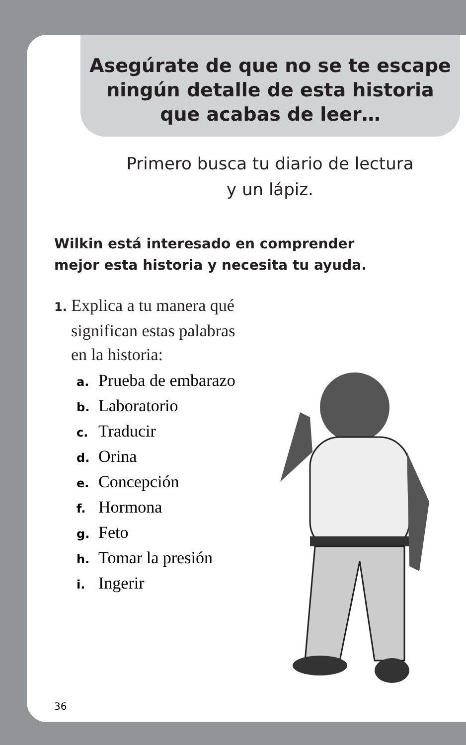Asegúrate de que no se te escape
ningún detalle de esta historia
que acabas de leer…
Primero busca tu diario de lectura
y un lápiz.
Wilkin está interesado en comprender
mejor esta historia y necesita tu ayuda.
1. Explica a tu manera qué
significan estas palabras
en la historia:
a. Prueba de embarazo
b. Laboratorio
c. Traducir
d. Orina
e. Concepción
f. Hormona
g. Feto
h. Tomar la presión
i. Ingerir
36